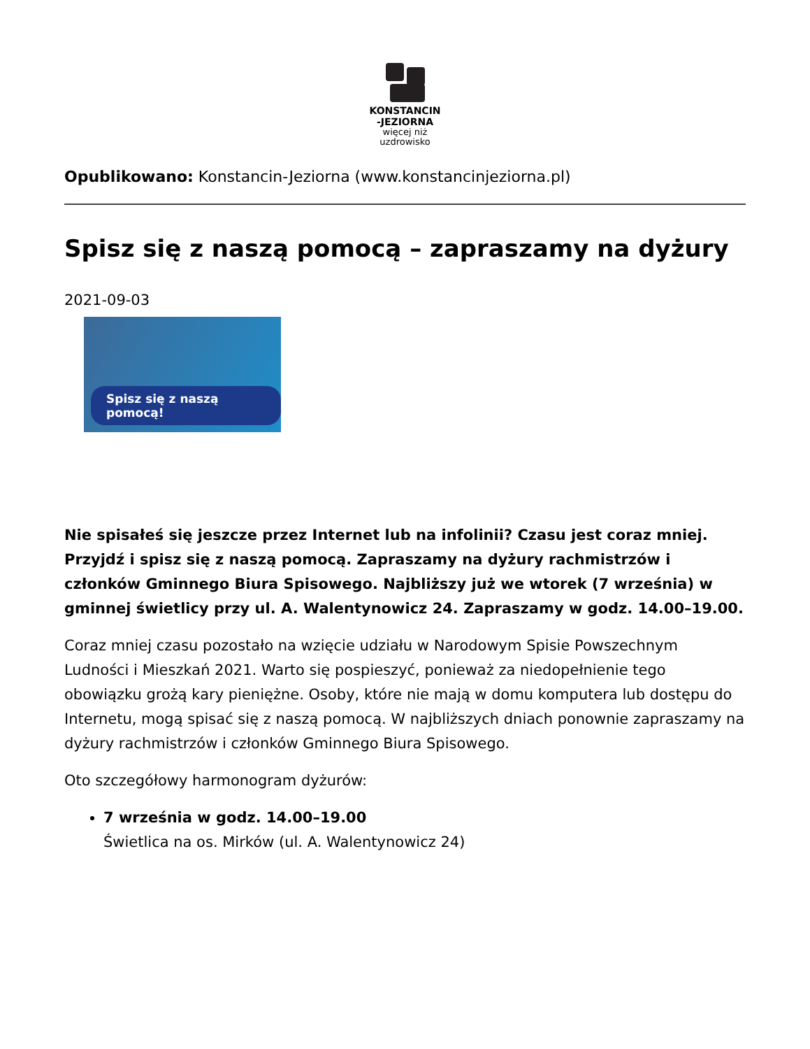KONSTANCIN
-JEZIORNA
więcej niż
uzdrowisko
Opublikowano: Konstancin-Jeziorna (www.konstancinjeziorna.pl)
Spisz się z naszą pomocą – zapraszamy na dyżury
2021-09-03
Spisz się z naszą pomocą!
Nie spisałeś się jeszcze przez Internet lub na infolinii? Czasu jest coraz mniej. Przyjdź i spisz się z naszą pomocą. Zapraszamy na dyżury rachmistrzów i członków Gminnego Biura Spisowego. Najbliższy już we wtorek (7 września) w gminnej świetlicy przy ul. A. Walentynowicz 24. Zapraszamy w godz. 14.00–19.00.
Coraz mniej czasu pozostało na wzięcie udziału w Narodowym Spisie Powszechnym Ludności i Mieszkań 2021. Warto się pospieszyć, ponieważ za niedopełnienie tego obowiązku grożą kary pieniężne. Osoby, które nie mają w domu komputera lub dostępu do Internetu, mogą spisać się z naszą pomocą. W najbliższych dniach ponownie zapraszamy na dyżury rachmistrzów i członków Gminnego Biura Spisowego.
Oto szczegółowy harmonogram dyżurów:
7 września w godz. 14.00–19.00
Świetlica na os. Mirków (ul. A. Walentynowicz 24)